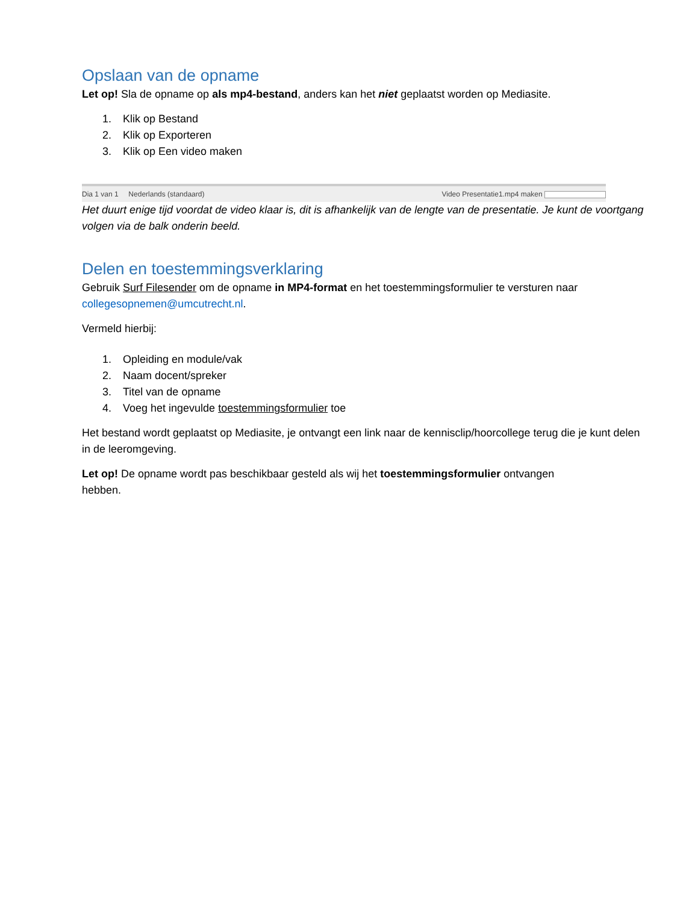Opslaan van de opname
Let op! Sla de opname op als mp4-bestand, anders kan het niet geplaatst worden op Mediasite.
1. Klik op Bestand
2. Klik op Exporteren
3. Klik op Een video maken
Dia 1 van 1 Nederlands (standaard) Video Presentatie1.mp4 maken
Het duurt enige tijd voordat de video klaar is, dit is afhankelijk van de lengte van de presentatie. Je kunt de voortgang volgen via de balk onderin beeld.
Delen en toestemmingsverklaring
Gebruik Surf Filesender om de opname in MP4-format en het toestemmingsformulier te versturen naar collegesopnemen@umcutrecht.nl.
Vermeld hierbij:
1. Opleiding en module/vak
2. Naam docent/spreker
3. Titel van de opname
4. Voeg het ingevulde toestemmingsformulier toe
Het bestand wordt geplaatst op Mediasite, je ontvangt een link naar de kennisclip/hoorcollege terug die je kunt delen in de leeromgeving.
Let op! De opname wordt pas beschikbaar gesteld als wij het toestemmingsformulier ontvangen hebben.